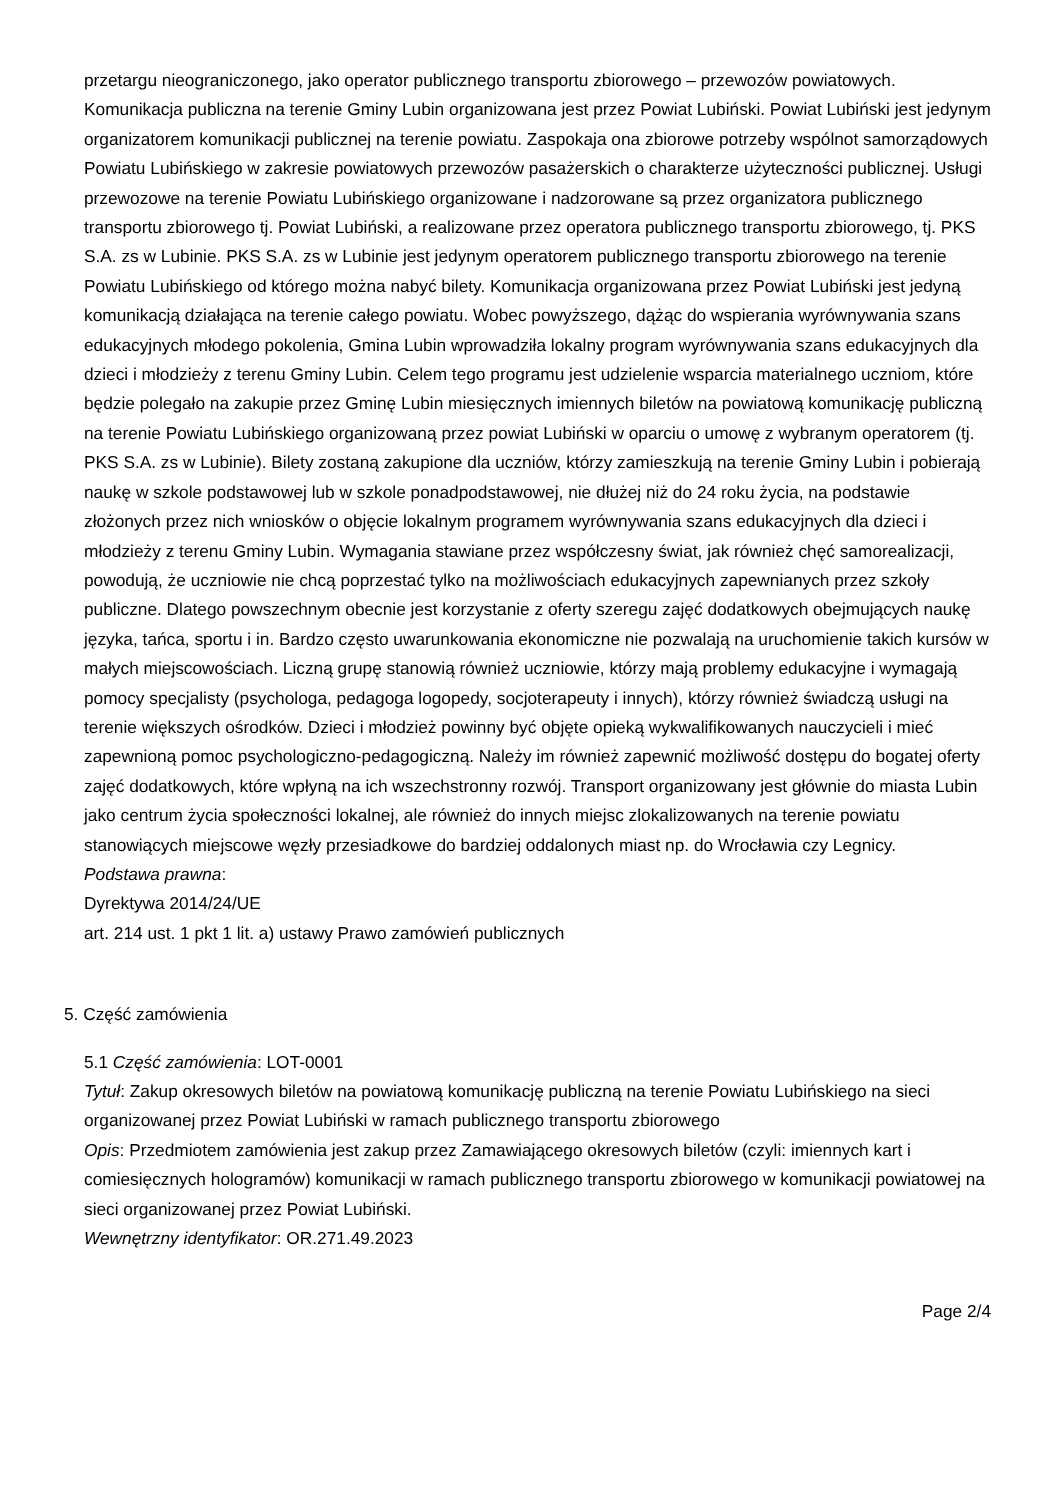przetargu nieograniczonego, jako operator publicznego transportu zbiorowego – przewozów powiatowych. Komunikacja publiczna na terenie Gminy Lubin organizowana jest przez Powiat Lubiński. Powiat Lubiński jest jedynym organizatorem komunikacji publicznej na terenie powiatu. Zaspokaja ona zbiorowe potrzeby wspólnot samorządowych Powiatu Lubińskiego w zakresie powiatowych przewozów pasażerskich o charakterze użyteczności publicznej. Usługi przewozowe na terenie Powiatu Lubińskiego organizowane i nadzorowane są przez organizatora publicznego transportu zbiorowego tj. Powiat Lubiński, a realizowane przez operatora publicznego transportu zbiorowego, tj. PKS S.A. zs w Lubinie. PKS S.A. zs w Lubinie jest jedynym operatorem publicznego transportu zbiorowego na terenie Powiatu Lubińskiego od którego można nabyć bilety. Komunikacja organizowana przez Powiat Lubiński jest jedyną komunikacją działająca na terenie całego powiatu. Wobec powyższego, dążąc do wspierania wyrównywania szans edukacyjnych młodego pokolenia, Gmina Lubin wprowadziła lokalny program wyrównywania szans edukacyjnych dla dzieci i młodzieży z terenu Gminy Lubin. Celem tego programu jest udzielenie wsparcia materialnego uczniom, które będzie polegało na zakupie przez Gminę Lubin miesięcznych imiennych biletów na powiatową komunikację publiczną na terenie Powiatu Lubińskiego organizowaną przez powiat Lubiński w oparciu o umowę z wybranym operatorem (tj. PKS S.A. zs w Lubinie). Bilety zostaną zakupione dla uczniów, którzy zamieszkują na terenie Gminy Lubin i pobierają naukę w szkole podstawowej lub w szkole ponadpodstawowej, nie dłużej niż do 24 roku życia, na podstawie złożonych przez nich wniosków o objęcie lokalnym programem wyrównywania szans edukacyjnych dla dzieci i młodzieży z terenu Gminy Lubin. Wymagania stawiane przez współczesny świat, jak również chęć samorealizacji, powodują, że uczniowie nie chcą poprzestać tylko na możliwościach edukacyjnych zapewnianych przez szkoły publiczne. Dlatego powszechnym obecnie jest korzystanie z oferty szeregu zajęć dodatkowych obejmujących naukę języka, tańca, sportu i in. Bardzo często uwarunkowania ekonomiczne nie pozwalają na uruchomienie takich kursów w małych miejscowościach. Liczną grupę stanowią również uczniowie, którzy mają problemy edukacyjne i wymagają pomocy specjalisty (psychologa, pedagoga logopedy, socjoterapeuty i innych), którzy również świadczą usługi na terenie większych ośrodków. Dzieci i młodzież powinny być objęte opieką wykwalifikowanych nauczycieli i mieć zapewnioną pomoc psychologiczno-pedagogiczną. Należy im również zapewnić możliwość dostępu do bogatej oferty zajęć dodatkowych, które wpłyną na ich wszechstronny rozwój. Transport organizowany jest głównie do miasta Lubin jako centrum życia społeczności lokalnej, ale również do innych miejsc zlokalizowanych na terenie powiatu stanowiących miejscowe węzły przesiadkowe do bardziej oddalonych miast np. do Wrocławia czy Legnicy.
Podstawa prawna:
Dyrektywa 2014/24/UE
art. 214 ust. 1 pkt 1 lit. a) ustawy Prawo zamówień publicznych
5. Część zamówienia
5.1 Część zamówienia: LOT-0001
Tytuł: Zakup okresowych biletów na powiatową komunikację publiczną na terenie Powiatu Lubińskiego na sieci organizowanej przez Powiat Lubiński w ramach publicznego transportu zbiorowego
Opis: Przedmiotem zamówienia jest zakup przez Zamawiającego okresowych biletów (czyli: imiennych kart i comiesięcznych hologramów) komunikacji w ramach publicznego transportu zbiorowego w komunikacji powiatowej na sieci organizowanej przez Powiat Lubiński.
Wewnętrzny identyfikator: OR.271.49.2023
Page 2/4